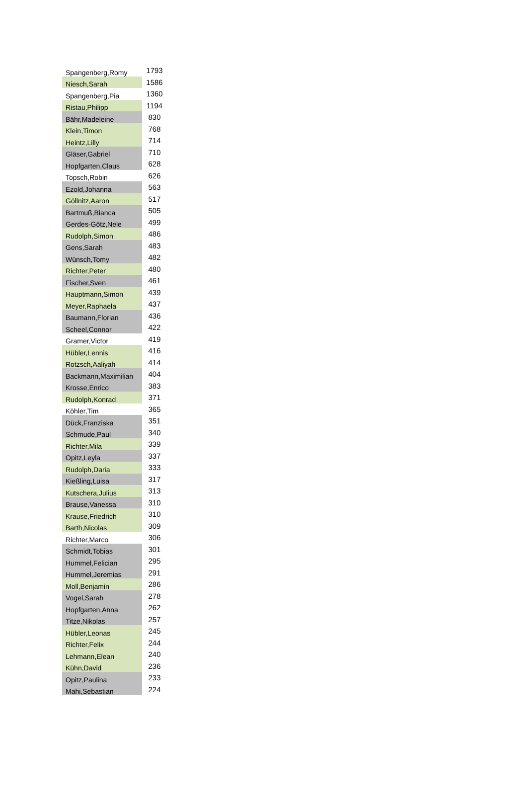| Spangenberg,Romy | 1793 |
| Niesch,Sarah | 1586 |
| Spangenberg,Pia | 1360 |
| Ristau,Philipp | 1194 |
| Bähr,Madeleine | 830 |
| Klein,Timon | 768 |
| Heintz,Lilly | 714 |
| Gläser,Gabriel | 710 |
| Hopfgarten,Claus | 628 |
| Topsch,Robin | 626 |
| Ezold,Johanna | 563 |
| Göllnitz,Aaron | 517 |
| Bartmuß,Bianca | 505 |
| Gerdes-Götz,Nele | 499 |
| Rudolph,Simon | 486 |
| Gens,Sarah | 483 |
| Wünsch,Tomy | 482 |
| Richter,Peter | 480 |
| Fischer,Sven | 461 |
| Hauptmann,Simon | 439 |
| Meyer,Raphaela | 437 |
| Baumann,Florian | 436 |
| Scheel,Connor | 422 |
| Gramer,Victor | 419 |
| Hübler,Lennis | 416 |
| Rotzsch,Aaliyah | 414 |
| Backmann,Maximilian | 404 |
| Krosse,Enrico | 383 |
| Rudolph,Konrad | 371 |
| Köhler,Tim | 365 |
| Dück,Franziska | 351 |
| Schmude,Paul | 340 |
| Richter,Mila | 339 |
| Opitz,Leyla | 337 |
| Rudolph,Daria | 333 |
| Kießling,Luisa | 317 |
| Kutschera,Julius | 313 |
| Brause,Vanessa | 310 |
| Krause,Friedrich | 310 |
| Barth,Nicolas | 309 |
| Richter,Marco | 306 |
| Schmidt,Tobias | 301 |
| Hummel,Felician | 295 |
| Hummel,Jeremias | 291 |
| Moll,Benjamin | 286 |
| Vogel,Sarah | 278 |
| Hopfgarten,Anna | 262 |
| Titze,Nikolas | 257 |
| Hübler,Leonas | 245 |
| Richter,Felix | 244 |
| Lehmann,Elean | 240 |
| Kühn,David | 236 |
| Opitz,Paulina | 233 |
| Mahi,Sebastian | 224 |